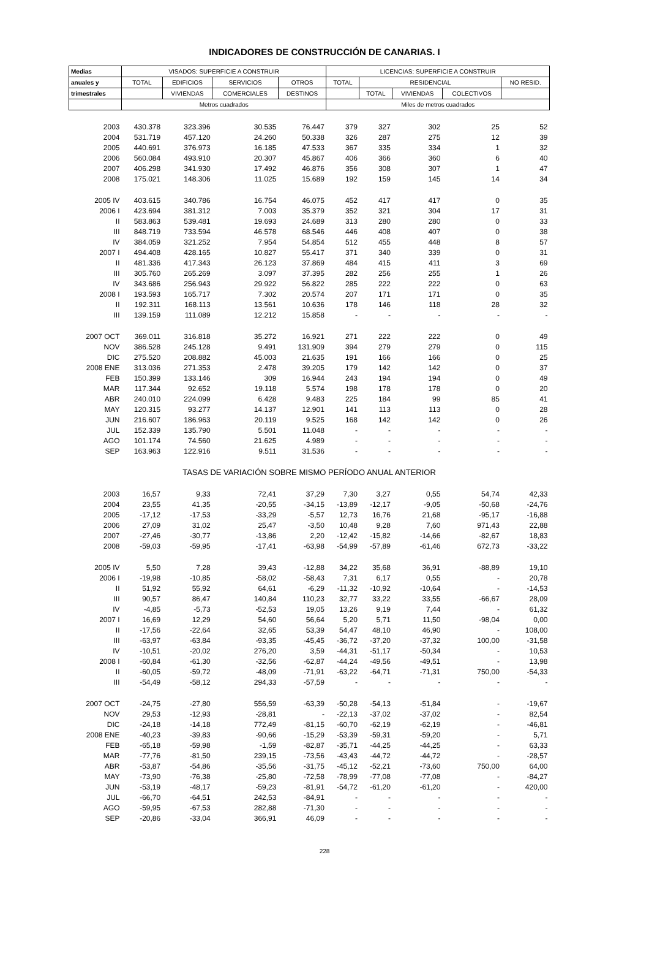INDICADORES DE CONSTRUCCIÓN DE CANARIAS. I
| Medias | VISADOS: SUPERFICIE A CONSTRUIR | | | | LICENCIAS: SUPERFICIE A CONSTRUIR | | | | |
| --- | --- | --- | --- | --- | --- | --- | --- | --- | --- |
| anuales y | TOTAL | EDIFICIOS | SERVICIOS | OTROS | TOTAL | RESIDENCIAL | | | NO RESID. |
| trimestrales | | VIVIENDAS | COMERCIALES | DESTINOS | | TOTAL | VIVIENDAS | COLECTIVOS | |
| | Metros cuadrados | | | | Miles de metros cuadrados | | | | |
| 2003 | 430.378 | 323.396 | 30.535 | 76.447 | 379 | 327 | 302 | 25 | 52 |
| 2004 | 531.719 | 457.120 | 24.260 | 50.338 | 326 | 287 | 275 | 12 | 39 |
| 2005 | 440.691 | 376.973 | 16.185 | 47.533 | 367 | 335 | 334 | 1 | 32 |
| 2006 | 560.084 | 493.910 | 20.307 | 45.867 | 406 | 366 | 360 | 6 | 40 |
| 2007 | 406.298 | 341.930 | 17.492 | 46.876 | 356 | 308 | 307 | 1 | 47 |
| 2008 | 175.021 | 148.306 | 11.025 | 15.689 | 192 | 159 | 145 | 14 | 34 |
| 2005 IV | 403.615 | 340.786 | 16.754 | 46.075 | 452 | 417 | 417 | 0 | 35 |
| 2006 I | 423.694 | 381.312 | 7.003 | 35.379 | 352 | 321 | 304 | 17 | 31 |
| II | 583.863 | 539.481 | 19.693 | 24.689 | 313 | 280 | 280 | 0 | 33 |
| III | 848.719 | 733.594 | 46.578 | 68.546 | 446 | 408 | 407 | 0 | 38 |
| IV | 384.059 | 321.252 | 7.954 | 54.854 | 512 | 455 | 448 | 8 | 57 |
| 2007 I | 494.408 | 428.165 | 10.827 | 55.417 | 371 | 340 | 339 | 0 | 31 |
| II | 481.336 | 417.343 | 26.123 | 37.869 | 484 | 415 | 411 | 3 | 69 |
| III | 305.760 | 265.269 | 3.097 | 37.395 | 282 | 256 | 255 | 1 | 26 |
| IV | 343.686 | 256.943 | 29.922 | 56.822 | 285 | 222 | 222 | 0 | 63 |
| 2008 I | 193.593 | 165.717 | 7.302 | 20.574 | 207 | 171 | 171 | 0 | 35 |
| II | 192.311 | 168.113 | 13.561 | 10.636 | 178 | 146 | 118 | 28 | 32 |
| III | 139.159 | 111.089 | 12.212 | 15.858 | - | - | - | - | - |
| 2007 OCT | 369.011 | 316.818 | 35.272 | 16.921 | 271 | 222 | 222 | 0 | 49 |
| NOV | 386.528 | 245.128 | 9.491 | 131.909 | 394 | 279 | 279 | 0 | 115 |
| DIC | 275.520 | 208.882 | 45.003 | 21.635 | 191 | 166 | 166 | 0 | 25 |
| 2008 ENE | 313.036 | 271.353 | 2.478 | 39.205 | 179 | 142 | 142 | 0 | 37 |
| FEB | 150.399 | 133.146 | 309 | 16.944 | 243 | 194 | 194 | 0 | 49 |
| MAR | 117.344 | 92.652 | 19.118 | 5.574 | 198 | 178 | 178 | 0 | 20 |
| ABR | 240.010 | 224.099 | 6.428 | 9.483 | 225 | 184 | 99 | 85 | 41 |
| MAY | 120.315 | 93.277 | 14.137 | 12.901 | 141 | 113 | 113 | 0 | 28 |
| JUN | 216.607 | 186.963 | 20.119 | 9.525 | 168 | 142 | 142 | 0 | 26 |
| JUL | 152.339 | 135.790 | 5.501 | 11.048 | - | - | - | - | - |
| AGO | 101.174 | 74.560 | 21.625 | 4.989 | - | - | - | - | - |
| SEP | 163.963 | 122.916 | 9.511 | 31.536 | - | - | - | - | - |
| TASAS DE VARIACIÓN SOBRE MISMO PERÍODO ANUAL ANTERIOR | | | | | | | | | |
| 2003 | 16,57 | 9,33 | 72,41 | 37,29 | 7,30 | 3,27 | 0,55 | 54,74 | 42,33 |
| 2004 | 23,55 | 41,35 | -20,55 | -34,15 | -13,89 | -12,17 | -9,05 | -50,68 | -24,76 |
| 2005 | -17,12 | -17,53 | -33,29 | -5,57 | 12,73 | 16,76 | 21,68 | -95,17 | -16,88 |
| 2006 | 27,09 | 31,02 | 25,47 | -3,50 | 10,48 | 9,28 | 7,60 | 971,43 | 22,88 |
| 2007 | -27,46 | -30,77 | -13,86 | 2,20 | -12,42 | -15,82 | -14,66 | -82,67 | 18,83 |
| 2008 | -59,03 | -59,95 | -17,41 | -63,98 | -54,99 | -57,89 | -61,46 | 672,73 | -33,22 |
| 2005 IV | 5,50 | 7,28 | 39,43 | -12,88 | 34,22 | 35,68 | 36,91 | -88,89 | 19,10 |
| 2006 I | -19,98 | -10,85 | -58,02 | -58,43 | 7,31 | 6,17 | 0,55 | - | 20,78 |
| II | 51,92 | 55,92 | 64,61 | -6,29 | -11,32 | -10,92 | -10,64 | - | -14,53 |
| III | 90,57 | 86,47 | 140,84 | 110,23 | 32,77 | 33,22 | 33,55 | -66,67 | 28,09 |
| IV | -4,85 | -5,73 | -52,53 | 19,05 | 13,26 | 9,19 | 7,44 | - | 61,32 |
| 2007 I | 16,69 | 12,29 | 54,60 | 56,64 | 5,20 | 5,71 | 11,50 | -98,04 | 0,00 |
| II | -17,56 | -22,64 | 32,65 | 53,39 | 54,47 | 48,10 | 46,90 | - | 108,00 |
| III | -63,97 | -63,84 | -93,35 | -45,45 | -36,72 | -37,20 | -37,32 | 100,00 | -31,58 |
| IV | -10,51 | -20,02 | 276,20 | 3,59 | -44,31 | -51,17 | -50,34 | - | 10,53 |
| 2008 I | -60,84 | -61,30 | -32,56 | -62,87 | -44,24 | -49,56 | -49,51 | - | 13,98 |
| II | -60,05 | -59,72 | -48,09 | -71,91 | -63,22 | -64,71 | -71,31 | 750,00 | -54,33 |
| III | -54,49 | -58,12 | 294,33 | -57,59 | - | - | - | - | - |
| 2007 OCT | -24,75 | -27,80 | 556,59 | -63,39 | -50,28 | -54,13 | -51,84 | - | -19,67 |
| NOV | 29,53 | -12,93 | -28,81 | - | -22,13 | -37,02 | -37,02 | - | 82,54 |
| DIC | -24,18 | -14,18 | 772,49 | -81,15 | -60,70 | -62,19 | -62,19 | - | -46,81 |
| 2008 ENE | -40,23 | -39,83 | -90,66 | -15,29 | -53,39 | -59,31 | -59,20 | - | 5,71 |
| FEB | -65,18 | -59,98 | -1,59 | -82,87 | -35,71 | -44,25 | -44,25 | - | 63,33 |
| MAR | -77,76 | -81,50 | 239,15 | -73,56 | -43,43 | -44,72 | -44,72 | - | -28,57 |
| ABR | -53,87 | -54,86 | -35,56 | -31,75 | -45,12 | -52,21 | -73,60 | 750,00 | 64,00 |
| MAY | -73,90 | -76,38 | -25,80 | -72,58 | -78,99 | -77,08 | -77,08 | - | -84,27 |
| JUN | -53,19 | -48,17 | -59,23 | -81,91 | -54,72 | -61,20 | -61,20 | - | 420,00 |
| JUL | -66,70 | -64,51 | 242,53 | -84,91 | - | - | - | - | - |
| AGO | -59,95 | -67,53 | 282,88 | -71,30 | - | - | - | - | - |
| SEP | -20,86 | -33,04 | 366,91 | 46,09 | - | - | - | - | - |
228